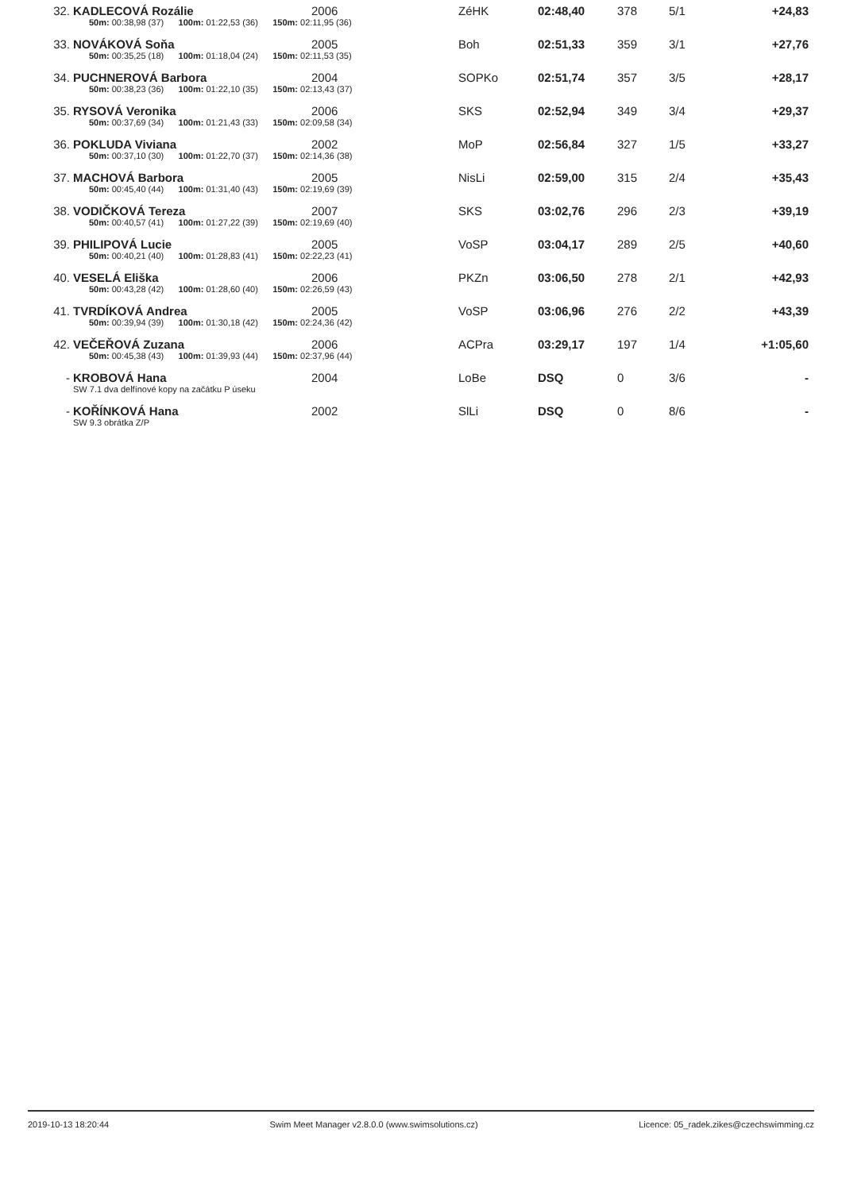| 32. | KADLECOVÁ Rozálie | 2006 | ZéHK | 02:48,40 | 378 | 5/1 | +24,83 |
| | 50m: 00:38,98 (37) 100m: 01:22,53 (36) 150m: 02:11,95 (36) | | | | | | |
| 33. | NOVÁKOVÁ Soňa | 2005 | Boh | 02:51,33 | 359 | 3/1 | +27,76 |
| | 50m: 00:35,25 (18) 100m: 01:18,04 (24) 150m: 02:11,53 (35) | | | | | | |
| 34. | PUCHNEROVÁ Barbora | 2004 | SOPKo | 02:51,74 | 357 | 3/5 | +28,17 |
| | 50m: 00:38,23 (36) 100m: 01:22,10 (35) 150m: 02:13,43 (37) | | | | | | |
| 35. | RYSOVÁ Veronika | 2006 | SKS | 02:52,94 | 349 | 3/4 | +29,37 |
| | 50m: 00:37,69 (34) 100m: 01:21,43 (33) 150m: 02:09,58 (34) | | | | | | |
| 36. | POKLUDA Viviana | 2002 | MoP | 02:56,84 | 327 | 1/5 | +33,27 |
| | 50m: 00:37,10 (30) 100m: 01:22,70 (37) 150m: 02:14,36 (38) | | | | | | |
| 37. | MACHOVÁ Barbora | 2005 | NisLi | 02:59,00 | 315 | 2/4 | +35,43 |
| | 50m: 00:45,40 (44) 100m: 01:31,40 (43) 150m: 02:19,69 (39) | | | | | | |
| 38. | VODIČKOVÁ Tereza | 2007 | SKS | 03:02,76 | 296 | 2/3 | +39,19 |
| | 50m: 00:40,57 (41) 100m: 01:27,22 (39) 150m: 02:19,69 (40) | | | | | | |
| 39. | PHILIPOVÁ Lucie | 2005 | VoSP | 03:04,17 | 289 | 2/5 | +40,60 |
| | 50m: 00:40,21 (40) 100m: 01:28,83 (41) 150m: 02:22,23 (41) | | | | | | |
| 40. | VESELÁ Eliška | 2006 | PKZn | 03:06,50 | 278 | 2/1 | +42,93 |
| | 50m: 00:43,28 (42) 100m: 01:28,60 (40) 150m: 02:26,59 (43) | | | | | | |
| 41. | TVRDÍKOVÁ Andrea | 2005 | VoSP | 03:06,96 | 276 | 2/2 | +43,39 |
| | 50m: 00:39,94 (39) 100m: 01:30,18 (42) 150m: 02:24,36 (42) | | | | | | |
| 42. | VEČEŘOVÁ Zuzana | 2006 | ACPra | 03:29,17 | 197 | 1/4 | +1:05,60 |
| | 50m: 00:45,38 (43) 100m: 01:39,93 (44) 150m: 02:37,96 (44) | | | | | | |
| - | KROBOVÁ Hana | 2004 | LoBe | DSQ | 0 | 3/6 | - |
| | SW 7.1 dva delfínové kopy na začátku P úseku | | | | | | |
| - | KOŘÍNKOVÁ Hana | 2002 | SlLi | DSQ | 0 | 8/6 | - |
| | SW 9.3 obrátka Z/P | | | | | | |
2019-10-13 18:20:44 Swim Meet Manager v2.8.0.0 (www.swimsolutions.cz) Licence: 05_radek.zikes@czechswimming.cz